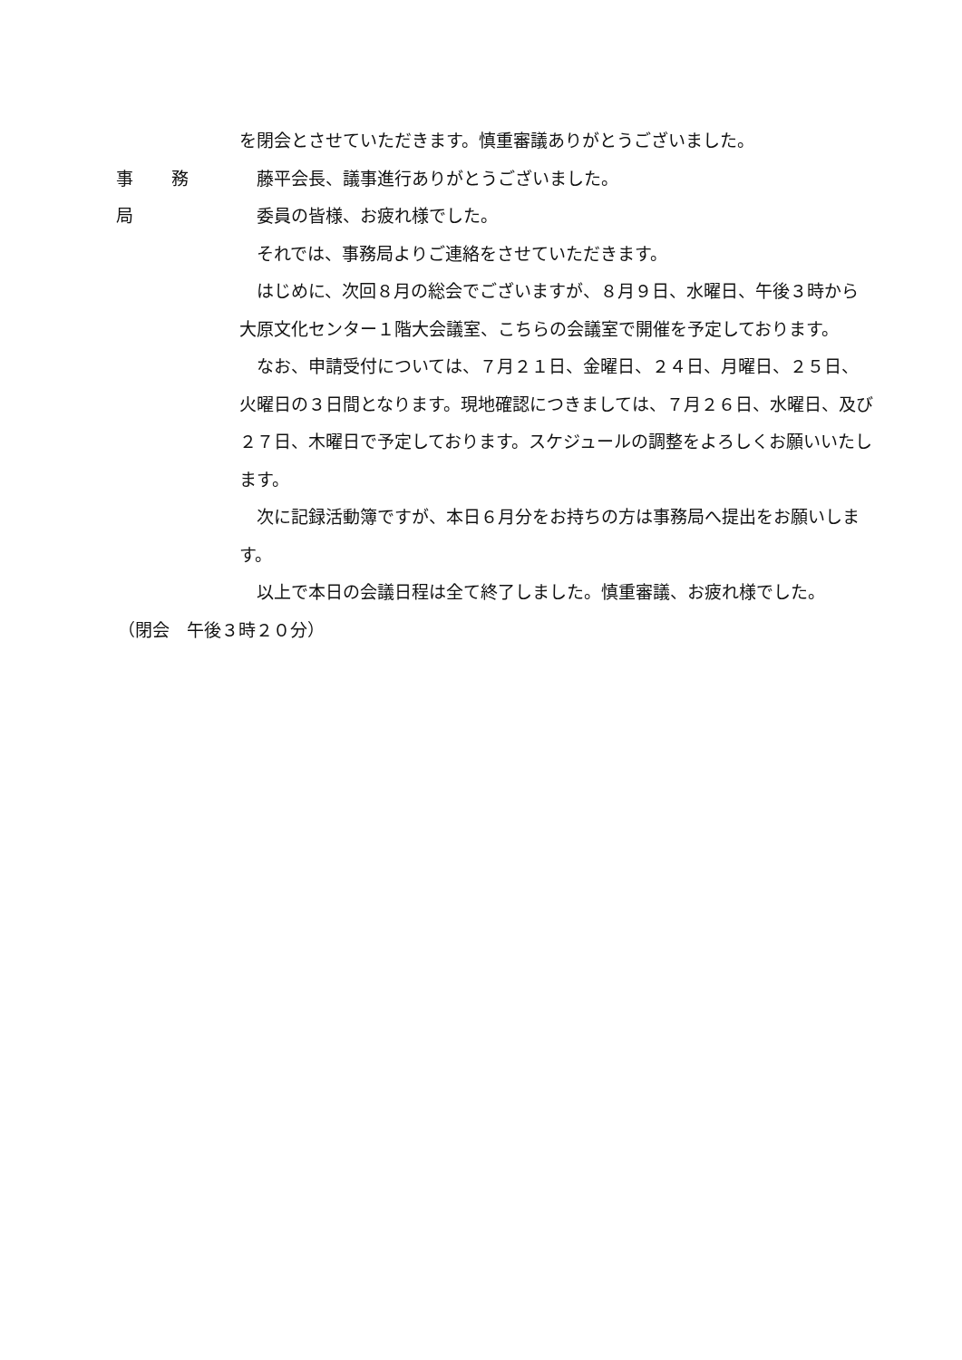を閉会とさせていただきます。慎重審議ありがとうございました。
事 務 局 　藤平会長、議事進行ありがとうございました。
　委員の皆様、お疲れ様でした。
　それでは、事務局よりご連絡をさせていただきます。
　はじめに、次回８月の総会でございますが、８月９日、水曜日、午後３時から大原文化センター１階大会議室、こちらの会議室で開催を予定しております。
　なお、申請受付については、７月２１日、金曜日、２４日、月曜日、２５日、火曜日の３日間となります。現地確認につきましては、７月２６日、水曜日、及び２７日、木曜日で予定しております。スケジュールの調整をよろしくお願いいたします。
　次に記録活動簿ですが、本日６月分をお持ちの方は事務局へ提出をお願いします。
　以上で本日の会議日程は全て終了しました。慎重審議、お疲れ様でした。
（閉会　午後３時２０分）